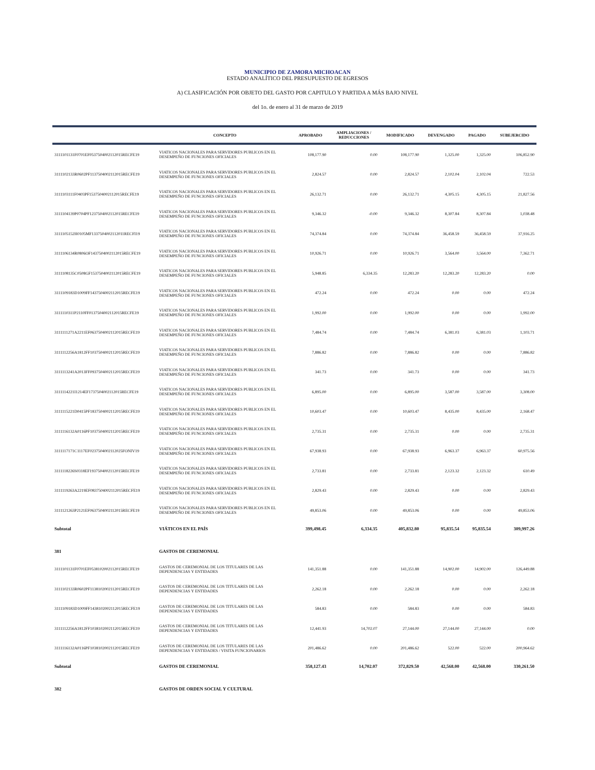MUNICIPIO DE ZAMORA MICHOACAN
ESTADO ANALÍTICO DEL PRESUPUESTO DE EGRESOS
A) CLASIFICACIÓN POR OBJETO DEL GASTO POR CAPITULO Y PARTIDA A MÁS BAJO NIVEL
del 1o. de enero al 31 de marzo de 2019
| | CONCEPTO | APROBADO | AMPLIACIONES / REDUCCIONES | MODIFICADO | DEVENGADO | PAGADO | SUBEJERCIDO |
| --- | --- | --- | --- | --- | --- | --- | --- |
| 3111101131F0701EF0537504002112015RECFE19 | VIATICOS NACIONALES PARA SERVIDORES PUBLICOS EN EL DESEMPEÑO DE FUNCIONES OFICIALES | 108,177.90 | 0.00 | 108,177.90 | 1,325.00 | 1,325.00 | 106,852.90 |
| 3111102133R0602PF1137504002112015RECFE19 | VIATICOS NACIONALES PARA SERVIDORES PUBLICOS EN EL DESEMPEÑO DE FUNCIONES OFICIALES | 2,824.57 | 0.00 | 2,824.57 | 2,102.04 | 2,102.04 | 722.53 |
| 3111103111F0403PF1537504002112015RECFE19 | VIATICOS NACIONALES PARA SERVIDORES PUBLICOS EN EL DESEMPEÑO DE FUNCIONES OFICIALES | 26,132.71 | 0.00 | 26,132.71 | 4,305.15 | 4,305.15 | 21,827.56 |
| 3111104139P0704PF1237504002112015RECFE19 | VIATICOS NACIONALES PARA SERVIDORES PUBLICOS EN EL DESEMPEÑO DE FUNCIONES OFICIALES | 9,346.32 | -0.00 | 9,346.32 | 8,307.84 | 8,307.84 | 1,038.48 |
| 3111105152H0105MF1337504002112011RECFI19 | VIATICOS NACIONALES PARA SERVIDORES PUBLICOS EN EL DESEMPEÑO DE FUNCIONES OFICIALES | 74,374.84 | 0.00 | 74,374.84 | 36,458.59 | 36,458.59 | 37,916.25 |
| 3111106134R0806OF1437504002112015RECFE19 | VIATICOS NACIONALES PARA SERVIDORES PUBLICOS EN EL DESEMPEÑO DE FUNCIONES OFICIALES | 10,926.71 | 0.00 | 10,926.71 | 3,564.00 | 3,564.00 | 7,362.71 |
| 3111108135C0508GF1537504002112015RECFE19 | VIATICOS NACIONALES PARA SERVIDORES PUBLICOS EN EL DESEMPEÑO DE FUNCIONES OFICIALES | 5,948.85 | 6,334.35 | 12,283.20 | 12,283.20 | 12,283.20 | 0.00 |
| 3111109183D1009FF1437504002112015RECFE19 | VIATICOS NACIONALES PARA SERVIDORES PUBLICOS EN EL DESEMPEÑO DE FUNCIONES OFICIALES | 472.24 | 0.00 | 472.24 | 0.00 | 0.00 | 472.24 |
| 3111110311P2110FF0137504002112015RECFE19 | VIATICOS NACIONALES PARA SERVIDORES PUBLICOS EN EL DESEMPEÑO DE FUNCIONES OFICIALES | 1,992.00 | 0.00 | 1,992.00 | 0.00 | 0.00 | 1,992.00 |
| 3111111271A2211EF0637504002112015RECFE19 | VIATICOS NACIONALES PARA SERVIDORES PUBLICOS EN EL DESEMPEÑO DE FUNCIONES OFICIALES | 7,484.74 | 0.00 | 7,484.74 | 6,381.03 | 6,381.03 | 1,103.71 |
| 3111112256A1812FF1037504002112015RECFE19 | VIATICOS NACIONALES PARA SERVIDORES PUBLICOS EN EL DESEMPEÑO DE FUNCIONES OFICIALES | 7,886.82 | 0.00 | 7,886.82 | 0.00 | 0.00 | 7,886.82 |
| 3111113241A2013FF0937504002112015RECFE19 | VIATICOS NACIONALES PARA SERVIDORES PUBLICOS EN EL DESEMPEÑO DE FUNCIONES OFICIALES | 341.73 | 0.00 | 341.73 | 0.00 | 0.00 | 341.73 |
| 3111114221I1214EF1737504002112015RECFE19 | VIATICOS NACIONALES PARA SERVIDORES PUBLICOS EN EL DESEMPEÑO DE FUNCIONES OFICIALES | 6,895.00 | 0.00 | 6,895.00 | 3,587.00 | 3,587.00 | 3,308.00 |
| 3111115221D0415PF1837504002112015RECFE19 | VIATICOS NACIONALES PARA SERVIDORES PUBLICOS EN EL DESEMPEÑO DE FUNCIONES OFICIALES | 10,603.47 | 0.00 | 10,603.47 | 8,435.00 | 8,435.00 | 2,168.47 |
| 3111116132A0116PF1037504002112015RECFE19 | VIATICOS NACIONALES PARA SERVIDORES PUBLICOS EN EL DESEMPEÑO DE FUNCIONES OFICIALES | 2,735.31 | 0.00 | 2,735.31 | 0.00 | 0.00 | 2,735.31 |
| 3111117171C1117EF0237504002112025FONIV19 | VIATICOS NACIONALES PARA SERVIDORES PUBLICOS EN EL DESEMPEÑO DE FUNCIONES OFICIALES | 67,938.93 | 0.00 | 67,938.93 | 6,963.37 | 6,963.37 | 60,975.56 |
| 3111118226S0318EF1937504002112015RECFE19 | VIATICOS NACIONALES PARA SERVIDORES PUBLICOS EN EL DESEMPEÑO DE FUNCIONES OFICIALES | 2,733.81 | 0.00 | 2,733.81 | 2,123.32 | 2,123.32 | 610.49 |
| 3111119263A2219EF0837504002112015RECFE19 | VIATICOS NACIONALES PARA SERVIDORES PUBLICOS EN EL DESEMPEÑO DE FUNCIONES OFICIALES | 2,829.43 | 0.00 | 2,829.43 | 0.00 | 0.00 | 2,829.43 |
| 3111121263P2121EF0637504002112015RECFE19 | VIATICOS NACIONALES PARA SERVIDORES PUBLICOS EN EL DESEMPEÑO DE FUNCIONES OFICIALES | 49,853.06 | 0.00 | 49,853.06 | 0.00 | 0.00 | 49,853.06 |
| Subtotal | VIÁTICOS EN EL PAÍS | 399,498.45 | 6,334.35 | 405,832.80 | 95,835.54 | 95,835.54 | 309,997.26 |
| 381 | GASTOS DE CEREMONIAL | | | | | | |
| 3111101131F0701EF0538102002112015RECFE19 | GASTOS DE CEREMONIAL DE LOS TITULARES DE LAS DEPENDENCIAS Y ENTIDADES | 141,351.88 | 0.00 | 141,351.88 | 14,902.00 | 14,902.00 | 126,449.88 |
| 3111102133R0602PF1138102002112015RECFE19 | GASTOS DE CEREMONIAL DE LOS TITULARES DE LAS DEPENDENCIAS Y ENTIDADES | 2,262.18 | 0.00 | 2,262.18 | 0.00 | 0.00 | 2,262.18 |
| 3111109183D1009FF1438102002112015RECFE19 | GASTOS DE CEREMONIAL DE LOS TITULARES DE LAS DEPENDENCIAS Y ENTIDADES | 584.83 | 0.00 | 584.83 | 0.00 | 0.00 | 584.83 |
| 3111112256A1812FF1038102002112015RECFE19 | GASTOS DE CEREMONIAL DE LOS TITULARES DE LAS DEPENDENCIAS Y ENTIDADES | 12,441.93 | 14,702.07 | 27,144.00 | 27,144.00 | 27,144.00 | 0.00 |
| 3111116132A0116PF1038102002112015RECFE19 | GASTOS DE CEREMONIAL DE LOS TITULARES DE LAS DEPENDENCIAS Y ENTIDADES / VISITA FUNCIONARIOS | 201,486.62 | 0.00 | 201,486.62 | 522.00 | 522.00 | 200,964.62 |
| Subtotal | GASTOS DE CEREMONIAL | 358,127.43 | 14,702.07 | 372,829.50 | 42,568.00 | 42,568.00 | 330,261.50 |
| 382 | GASTOS DE ORDEN SOCIAL Y CULTURAL | | | | | | |